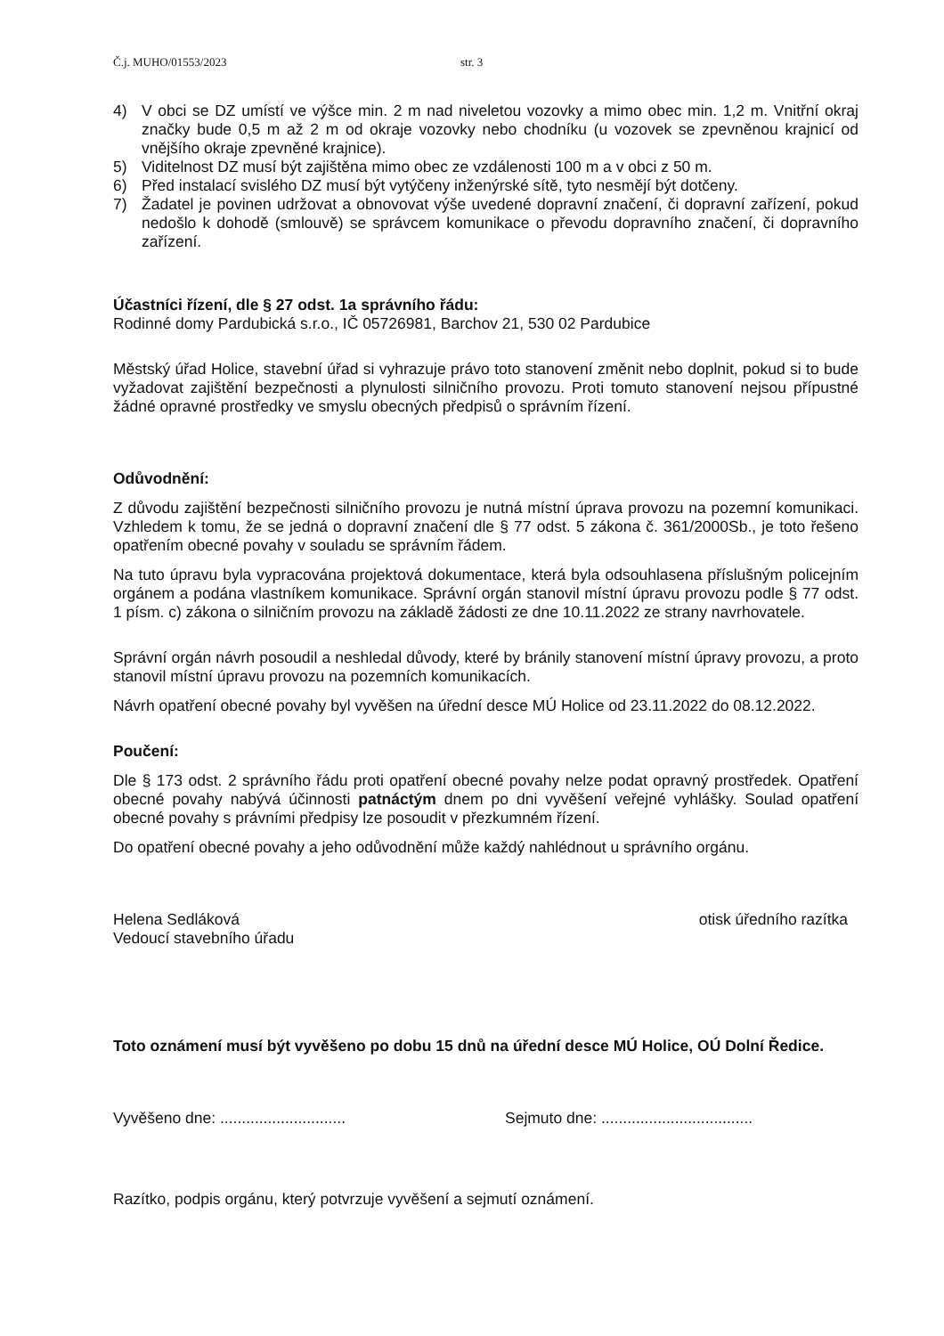Č.j. MUHO/01553/2023 str. 3
4) V obci se DZ umístí ve výšce min. 2 m nad niveletou vozovky a mimo obec min. 1,2 m. Vnitřní okraj značky bude 0,5 m až 2 m od okraje vozovky nebo chodníku (u vozovek se zpevněnou krajnicí od vnějšího okraje zpevněné krajnice).
5) Viditelnost DZ musí být zajištěna mimo obec ze vzdálenosti 100 m a v obci z 50 m.
6) Před instalací svislého DZ musí být vytýčeny inženýrské sítě, tyto nesmějí být dotčeny.
7) Žadatel je povinen udržovat a obnovovat výše uvedené dopravní značení, či dopravní zařízení, pokud nedošlo k dohodě (smlouvě) se správcem komunikace o převodu dopravního značení, či dopravního zařízení.
Účastníci řízení, dle § 27 odst. 1a správního řádu:
Rodinné domy Pardubická s.r.o., IČ 05726981, Barchov 21, 530 02 Pardubice
Městský úřad Holice, stavební úřad si vyhrazuje právo toto stanovení změnit nebo doplnit, pokud si to bude vyžadovat zajištění bezpečnosti a plynulosti silničního provozu. Proti tomuto stanovení nejsou přípustné žádné opravné prostředky ve smyslu obecných předpisů o správním řízení.
Odůvodnění:
Z důvodu zajištění bezpečnosti silničního provozu je nutná místní úprava provozu na pozemní komunikaci. Vzhledem k tomu, že se jedná o dopravní značení dle § 77 odst. 5 zákona č. 361/2000Sb., je toto řešeno opatřením obecné povahy v souladu se správním řádem.
Na tuto úpravu byla vypracována projektová dokumentace, která byla odsouhlasena příslušným policejním orgánem a podána vlastníkem komunikace. Správní orgán stanovil místní úpravu provozu podle § 77 odst. 1 písm. c) zákona o silničním provozu na základě žádosti ze dne 10.11.2022 ze strany navrhovatele.
Správní orgán návrh posoudil a neshledal důvody, které by bránily stanovení místní úpravy provozu, a proto stanovil místní úpravu provozu na pozemních komunikacích.
Návrh opatření obecné povahy byl vyvěšen na úřední desce MÚ Holice od 23.11.2022 do 08.12.2022.
Poučení:
Dle § 173 odst. 2 správního řádu proti opatření obecné povahy nelze podat opravný prostředek. Opatření obecné povahy nabývá účinnosti patnáctým dnem po dni vyvěšení veřejné vyhlášky. Soulad opatření obecné povahy s právními předpisy lze posoudit v přezkumném řízení.
Do opatření obecné povahy a jeho odůvodnění může každý nahlédnout u správního orgánu.
Helena Sedláková
Vedoucí stavebního úřadu
otisk úředního razítka
Toto oznámení musí být vyvěšeno po dobu 15 dnů na úřední desce MÚ Holice, OÚ Dolní Ředice.
Vyvěšeno dne: ............................. Sejmuto dne: ...................................
Razítko, podpis orgánu, který potvrzuje vyvěšení a sejmutí oznámení.